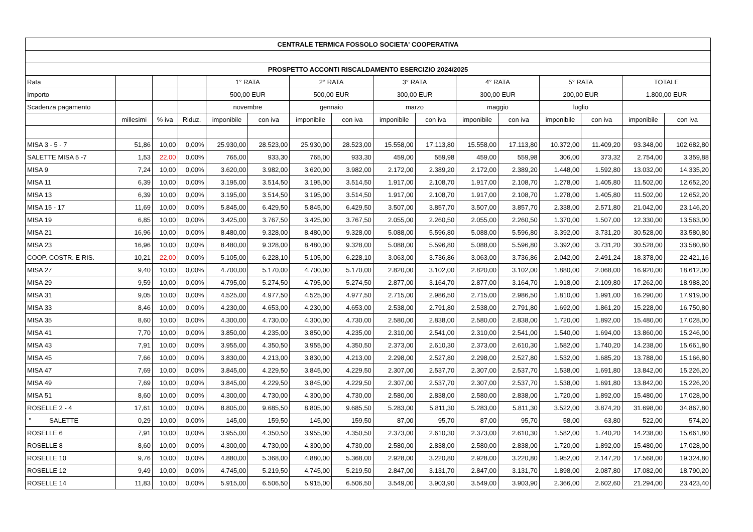| CENTRALE TERMICA FOSSOLO SOCIETA' COOPERATIVA | | | | | | | | | | | | | | | |
| --- | --- | --- | --- | --- | --- | --- | --- | --- | --- | --- | --- | --- | --- | --- | --- |
| PROSPETTO ACCONTI RISCALDAMENTO ESERCIZIO 2024/2025 | | | | | | | | | | | | | | | |
| Rata | | | | 1° RATA | | 2° RATA | | 3° RATA | | 4° RATA | | 5° RATA | | TOTALE | |
| Importo | | | | 500,00 EUR | | 500,00 EUR | | 300,00 EUR | | 300,00 EUR | | 200,00 EUR | | 1.800,00 EUR | |
| Scadenza pagamento | | | | novembre | | gennaio | | marzo | | maggio | | luglio | | | |
| | millesimi | % iva | Riduz. | imponibile | con iva | imponibile | con iva | imponibile | con iva | imponibile | con iva | imponibile | con iva | imponibile | con iva |
| MISA 3 - 5 - 7 | 51,86 | 10,00 | 0,00% | 25.930,00 | 28.523,00 | 25.930,00 | 28.523,00 | 15.558,00 | 17.113,80 | 15.558,00 | 17.113,80 | 10.372,00 | 11.409,20 | 93.348,00 | 102.682,80 |
| SALETTE MISA 5 -7 | 1,53 | 22,00 | 0,00% | 765,00 | 933,30 | 765,00 | 933,30 | 459,00 | 559,98 | 459,00 | 559,98 | 306,00 | 373,32 | 2.754,00 | 3.359,88 |
| MISA 9 | 7,24 | 10,00 | 0,00% | 3.620,00 | 3.982,00 | 3.620,00 | 3.982,00 | 2.172,00 | 2.389,20 | 2.172,00 | 2.389,20 | 1.448,00 | 1.592,80 | 13.032,00 | 14.335,20 |
| MISA 11 | 6,39 | 10,00 | 0,00% | 3.195,00 | 3.514,50 | 3.195,00 | 3.514,50 | 1.917,00 | 2.108,70 | 1.917,00 | 2.108,70 | 1.278,00 | 1.405,80 | 11.502,00 | 12.652,20 |
| MISA 13 | 6,39 | 10,00 | 0,00% | 3.195,00 | 3.514,50 | 3.195,00 | 3.514,50 | 1.917,00 | 2.108,70 | 1.917,00 | 2.108,70 | 1.278,00 | 1.405,80 | 11.502,00 | 12.652,20 |
| MISA 15 - 17 | 11,69 | 10,00 | 0,00% | 5.845,00 | 6.429,50 | 5.845,00 | 6.429,50 | 3.507,00 | 3.857,70 | 3.507,00 | 3.857,70 | 2.338,00 | 2.571,80 | 21.042,00 | 23.146,20 |
| MISA 19 | 6,85 | 10,00 | 0,00% | 3.425,00 | 3.767,50 | 3.425,00 | 3.767,50 | 2.055,00 | 2.260,50 | 2.055,00 | 2.260,50 | 1.370,00 | 1.507,00 | 12.330,00 | 13.563,00 |
| MISA 21 | 16,96 | 10,00 | 0,00% | 8.480,00 | 9.328,00 | 8.480,00 | 9.328,00 | 5.088,00 | 5.596,80 | 5.088,00 | 5.596,80 | 3.392,00 | 3.731,20 | 30.528,00 | 33.580,80 |
| MISA 23 | 16,96 | 10,00 | 0,00% | 8.480,00 | 9.328,00 | 8.480,00 | 9.328,00 | 5.088,00 | 5.596,80 | 5.088,00 | 5.596,80 | 3.392,00 | 3.731,20 | 30.528,00 | 33.580,80 |
| COOP. COSTR. E RIS. | 10,21 | 22,00 | 0,00% | 5.105,00 | 6.228,10 | 5.105,00 | 6.228,10 | 3.063,00 | 3.736,86 | 3.063,00 | 3.736,86 | 2.042,00 | 2.491,24 | 18.378,00 | 22.421,16 |
| MISA 27 | 9,40 | 10,00 | 0,00% | 4.700,00 | 5.170,00 | 4.700,00 | 5.170,00 | 2.820,00 | 3.102,00 | 2.820,00 | 3.102,00 | 1.880,00 | 2.068,00 | 16.920,00 | 18.612,00 |
| MISA 29 | 9,59 | 10,00 | 0,00% | 4.795,00 | 5.274,50 | 4.795,00 | 5.274,50 | 2.877,00 | 3.164,70 | 2.877,00 | 3.164,70 | 1.918,00 | 2.109,80 | 17.262,00 | 18.988,20 |
| MISA 31 | 9,05 | 10,00 | 0,00% | 4.525,00 | 4.977,50 | 4.525,00 | 4.977,50 | 2.715,00 | 2.986,50 | 2.715,00 | 2.986,50 | 1.810,00 | 1.991,00 | 16.290,00 | 17.919,00 |
| MISA 33 | 8,46 | 10,00 | 0,00% | 4.230,00 | 4.653,00 | 4.230,00 | 4.653,00 | 2.538,00 | 2.791,80 | 2.538,00 | 2.791,80 | 1.692,00 | 1.861,20 | 15.228,00 | 16.750,80 |
| MISA 35 | 8,60 | 10,00 | 0,00% | 4.300,00 | 4.730,00 | 4.300,00 | 4.730,00 | 2.580,00 | 2.838,00 | 2.580,00 | 2.838,00 | 1.720,00 | 1.892,00 | 15.480,00 | 17.028,00 |
| MISA 41 | 7,70 | 10,00 | 0,00% | 3.850,00 | 4.235,00 | 3.850,00 | 4.235,00 | 2.310,00 | 2.541,00 | 2.310,00 | 2.541,00 | 1.540,00 | 1.694,00 | 13.860,00 | 15.246,00 |
| MISA 43 | 7,91 | 10,00 | 0,00% | 3.955,00 | 4.350,50 | 3.955,00 | 4.350,50 | 2.373,00 | 2.610,30 | 2.373,00 | 2.610,30 | 1.582,00 | 1.740,20 | 14.238,00 | 15.661,80 |
| MISA 45 | 7,66 | 10,00 | 0,00% | 3.830,00 | 4.213,00 | 3.830,00 | 4.213,00 | 2.298,00 | 2.527,80 | 2.298,00 | 2.527,80 | 1.532,00 | 1.685,20 | 13.788,00 | 15.166,80 |
| MISA 47 | 7,69 | 10,00 | 0,00% | 3.845,00 | 4.229,50 | 3.845,00 | 4.229,50 | 2.307,00 | 2.537,70 | 2.307,00 | 2.537,70 | 1.538,00 | 1.691,80 | 13.842,00 | 15.226,20 |
| MISA 49 | 7,69 | 10,00 | 0,00% | 3.845,00 | 4.229,50 | 3.845,00 | 4.229,50 | 2.307,00 | 2.537,70 | 2.307,00 | 2.537,70 | 1.538,00 | 1.691,80 | 13.842,00 | 15.226,20 |
| MISA 51 | 8,60 | 10,00 | 0,00% | 4.300,00 | 4.730,00 | 4.300,00 | 4.730,00 | 2.580,00 | 2.838,00 | 2.580,00 | 2.838,00 | 1.720,00 | 1.892,00 | 15.480,00 | 17.028,00 |
| ROSELLE 2 - 4 | 17,61 | 10,00 | 0,00% | 8.805,00 | 9.685,50 | 8.805,00 | 9.685,50 | 5.283,00 | 5.811,30 | 5.283,00 | 5.811,30 | 3.522,00 | 3.874,20 | 31.698,00 | 34.867,80 |
| " SALETTE | 0,29 | 10,00 | 0,00% | 145,00 | 159,50 | 145,00 | 159,50 | 87,00 | 95,70 | 87,00 | 95,70 | 58,00 | 63,80 | 522,00 | 574,20 |
| ROSELLE 6 | 7,91 | 10,00 | 0,00% | 3.955,00 | 4.350,50 | 3.955,00 | 4.350,50 | 2.373,00 | 2.610,30 | 2.373,00 | 2.610,30 | 1.582,00 | 1.740,20 | 14.238,00 | 15.661,80 |
| ROSELLE 8 | 8,60 | 10,00 | 0,00% | 4.300,00 | 4.730,00 | 4.300,00 | 4.730,00 | 2.580,00 | 2.838,00 | 2.580,00 | 2.838,00 | 1.720,00 | 1.892,00 | 15.480,00 | 17.028,00 |
| ROSELLE 10 | 9,76 | 10,00 | 0,00% | 4.880,00 | 5.368,00 | 4.880,00 | 5.368,00 | 2.928,00 | 3.220,80 | 2.928,00 | 3.220,80 | 1.952,00 | 2.147,20 | 17.568,00 | 19.324,80 |
| ROSELLE 12 | 9,49 | 10,00 | 0,00% | 4.745,00 | 5.219,50 | 4.745,00 | 5.219,50 | 2.847,00 | 3.131,70 | 2.847,00 | 3.131,70 | 1.898,00 | 2.087,80 | 17.082,00 | 18.790,20 |
| ROSELLE 14 | 11,83 | 10,00 | 0,00% | 5.915,00 | 6.506,50 | 5.915,00 | 6.506,50 | 3.549,00 | 3.903,90 | 3.549,00 | 3.903,90 | 2.366,00 | 2.602,60 | 21.294,00 | 23.423,40 |